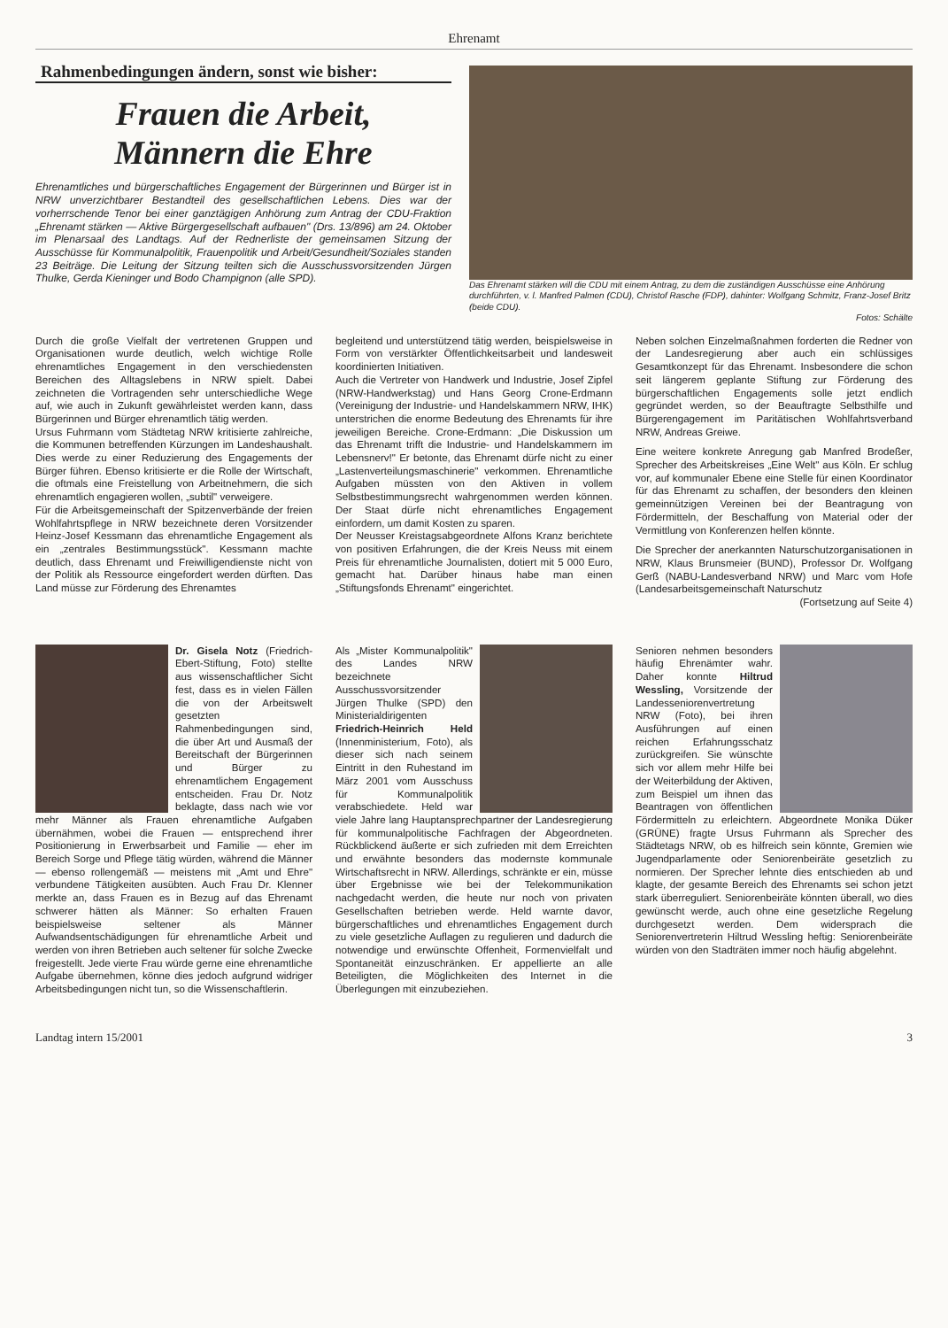Ehrenamt
Rahmenbedingungen ändern, sonst wie bisher:
Frauen die Arbeit,
Männern die Ehre
Ehrenamtliches und bürgerschaftliches Engagement der Bürgerinnen und Bürger ist in NRW unverzichtbarer Bestandteil des gesellschaftlichen Lebens. Dies war der vorherrschende Tenor bei einer ganztägigen Anhörung zum Antrag der CDU-Fraktion „Ehrenamt stärken — Aktive Bürgergesellschaft aufbauen" (Drs. 13/896) am 24. Oktober im Plenarsaal des Landtags. Auf der Rednerliste der gemeinsamen Sitzung der Ausschüsse für Kommunalpolitik, Frauenpolitik und Arbeit/Gesundheit/Soziales standen 23 Beiträge. Die Leitung der Sitzung teilten sich die Ausschussvorsitzenden Jürgen Thulke, Gerda Kieninger und Bodo Champignon (alle SPD).
Das Ehrenamt stärken will die CDU mit einem Antrag, zu dem die zuständigen Ausschüsse eine Anhörung durchführten, v. l. Manfred Palmen (CDU), Christof Rasche (FDP), dahinter: Wolfgang Schmitz, Franz-Josef Britz (beide CDU).
Fotos: Schälte
Durch die große Vielfalt der vertretenen Gruppen und Organisationen wurde deutlich, welch wichtige Rolle ehrenamtliches Engagement in den verschiedensten Bereichen des Alltagslebens in NRW spielt. Dabei zeichneten die Vortragenden sehr unterschiedliche Wege auf, wie auch in Zukunft gewährleistet werden kann, dass Bürgerinnen und Bürger ehrenamtlich tätig werden.
Ursus Fuhrmann vom Städtetag NRW kritisierte zahlreiche, die Kommunen betreffenden Kürzungen im Landeshaushalt. Dies werde zu einer Reduzierung des Engagements der Bürger führen. Ebenso kritisierte er die Rolle der Wirtschaft, die oftmals eine Freistellung von Arbeitnehmern, die sich ehrenamtlich engagieren wollen, „subtil" verweigere.
Für die Arbeitsgemeinschaft der Spitzenverbände der freien Wohlfahrtspflege in NRW bezeichnete deren Vorsitzender Heinz-Josef Kessmann das ehrenamtliche Engagement als ein „zentrales Bestimmungsstück". Kessmann machte deutlich, dass Ehrenamt und Freiwilligendienste nicht von der Politik als Ressource eingefordert werden dürften. Das Land müsse zur Förderung des Ehrenamtes
begleitend und unterstützend tätig werden, beispielsweise in Form von verstärkter Öffentlichkeitsarbeit und landesweit koordinierten Initiativen.
Auch die Vertreter von Handwerk und Industrie, Josef Zipfel (NRW-Handwerkstag) und Hans Georg Crone-Erdmann (Vereinigung der Industrie- und Handelskammern NRW, IHK) unterstrichen die enorme Bedeutung des Ehrenamts für ihre jeweiligen Bereiche. Crone-Erdmann: „Die Diskussion um das Ehrenamt trifft die Industrie- und Handelskammern im Lebensnerv!" Er betonte, das Ehrenamt dürfe nicht zu einer „Lastenverteilungsmaschinerie" verkommen. Ehrenamtliche Aufgaben müssten von den Aktiven in vollem Selbstbestimmungsrecht wahrgenommen werden können. Der Staat dürfe nicht ehrenamtliches Engagement einfordern, um damit Kosten zu sparen.
Der Neusser Kreistagsabgeordnete Alfons Kranz berichtete von positiven Erfahrungen, die der Kreis Neuss mit einem Preis für ehrenamtliche Journalisten, dotiert mit 5 000 Euro, gemacht hat. Darüber hinaus habe man einen „Stiftungsfonds Ehrenamt" eingerichtet.
Neben solchen Einzelmaßnahmen forderten die Redner von der Landesregierung aber auch ein schlüssiges Gesamtkonzept für das Ehrenamt. Insbesondere die schon seit längerem geplante Stiftung zur Förderung des bürgerschaftlichen Engagements solle jetzt endlich gegründet werden, so der Beauftragte Selbsthilfe und Bürgerengagement im Paritätischen Wohlfahrtsverband NRW, Andreas Greiwe.
Eine weitere konkrete Anregung gab Manfred Brodeßer, Sprecher des Arbeitskreises „Eine Welt" aus Köln. Er schlug vor, auf kommunaler Ebene eine Stelle für einen Koordinator für das Ehrenamt zu schaffen, der besonders den kleinen gemeinnützigen Vereinen bei der Beantragung von Fördermitteln, der Beschaffung von Material oder der Vermittlung von Konferenzen helfen könnte.
Die Sprecher der anerkannten Naturschutzorganisationen in NRW, Klaus Brunsmeier (BUND), Professor Dr. Wolfgang Gerß (NABU-Landesverband NRW) und Marc vom Hofe (Landesarbeitsgemeinschaft Naturschutz
(Fortsetzung auf Seite 4)
Dr. Gisela Notz (Friedrich-Ebert-Stiftung, Foto) stellte aus wissenschaftlicher Sicht fest, dass es in vielen Fällen die von der Arbeitswelt gesetzten Rahmenbedingungen sind, die über Art und Ausmaß der Bereitschaft der Bürgerinnen und Bürger zu ehrenamtlichem Engagement entscheiden. Frau Dr. Notz beklagte, dass nach wie vor mehr Männer als Frauen ehrenamtliche Aufgaben übernähmen, wobei die Frauen — entsprechend ihrer Positionierung in Erwerbsarbeit und Familie — eher im Bereich Sorge und Pflege tätig würden, während die Männer — ebenso rollengemäß — meistens mit „Amt und Ehre" verbundene Tätigkeiten ausübten. Auch Frau Dr. Klenner merkte an, dass Frauen es in Bezug auf das Ehrenamt schwerer hätten als Männer: So erhalten Frauen beispielsweise seltener als Männer Aufwandsentschädigungen für ehrenamtliche Arbeit und werden von ihren Betrieben auch seltener für solche Zwecke freigestellt. Jede vierte Frau würde gerne eine ehrenamtliche Aufgabe übernehmen, könne dies jedoch aufgrund widriger Arbeitsbedingungen nicht tun, so die Wissenschaftlerin.
Als „Mister Kommunalpolitik" des Landes NRW bezeichnete Ausschussvorsitzender Jürgen Thulke (SPD) den Ministerialdirigenten Friedrich-Heinrich Held (Innenministerium, Foto), als dieser sich nach seinem Eintritt in den Ruhestand im März 2001 vom Ausschuss für Kommunalpolitik verabschiedete. Held war viele Jahre lang Hauptansprechpartner der Landesregierung für kommunalpolitische Fachfragen der Abgeordneten. Rückblickend äußerte er sich zufrieden mit dem Erreichten und erwähnte besonders das modernste kommunale Wirtschaftsrecht in NRW. Allerdings, schränkte er ein, müsse über Ergebnisse wie bei der Telekommunikation nachgedacht werden, die heute nur noch von privaten Gesellschaften betrieben werde. Held warnte davor, bürgerschaftliches und ehrenamtliches Engagement durch zu viele gesetzliche Auflagen zu regulieren und dadurch die notwendige und erwünschte Offenheit, Formenvielfalt und Spontaneität einzuschränken. Er appellierte an alle Beteiligten, die Möglichkeiten des Internet in die Überlegungen mit einzubeziehen.
Senioren nehmen besonders häufig Ehrenämter wahr. Daher konnte Hiltrud Wessling, Vorsitzende der Landesseniorenvertretung NRW (Foto), bei ihren Ausführungen auf einen reichen Erfahrungsschatz zurückgreifen. Sie wünschte sich vor allem mehr Hilfe bei der Weiterbildung der Aktiven, zum Beispiel um ihnen das Beantragen von öffentlichen Fördermitteln zu erleichtern. Abgeordnete Monika Düker (GRÜNE) fragte Ursus Fuhrmann als Sprecher des Städtetags NRW, ob es hilfreich sein könnte, Gremien wie Jugendparlamente oder Seniorenbeiräte gesetzlich zu normieren. Der Sprecher lehnte dies entschieden ab und klagte, der gesamte Bereich des Ehrenamts sei schon jetzt stark überreguliert. Seniorenbeiräte könnten überall, wo dies gewünscht werde, auch ohne eine gesetzliche Regelung durchgesetzt werden. Dem widersprach die Seniorenvertreterin Hiltrud Wessling heftig: Seniorenbeiräte würden von den Stadträten immer noch häufig abgelehnt.
Landtag intern 15/2001 3